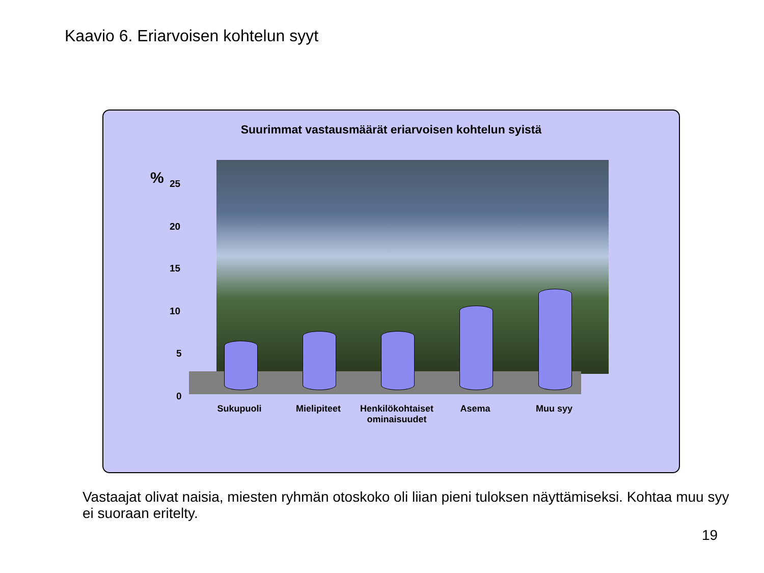Kaavio 6. Eriarvoisen kohtelun syyt
Suurimmat vastausmäärät eriarvoisen kohtelun syistä
% 25
20
15
10
5
0
Sukupuoli Mielipiteet
Henkilökohtaiset ominaisuudet
Asema Muu syy
Vastaajat olivat naisia, miesten ryhmän otoskoko oli liian pieni tuloksen näyttämiseksi. Kohtaa muu syy ei suoraan eritelty.
19